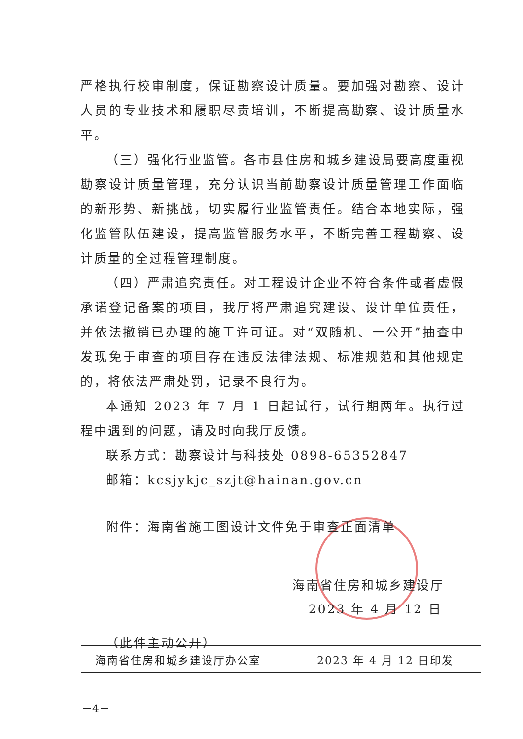严格执行校审制度，保证勘察设计质量。要加强对勘察、设计人员的专业技术和履职尽责培训，不断提高勘察、设计质量水平。
（三）强化行业监管。各市县住房和城乡建设局要高度重视勘察设计质量管理，充分认识当前勘察设计质量管理工作面临的新形势、新挑战，切实履行业监管责任。结合本地实际，强化监管队伍建设，提高监管服务水平，不断完善工程勘察、设计质量的全过程管理制度。
（四）严肃追究责任。对工程设计企业不符合条件或者虚假承诺登记备案的项目，我厅将严肃追究建设、设计单位责任，并依法撤销已办理的施工许可证。对“双随机、一公开”抽查中发现免于审查的项目存在违反法律法规、标准规范和其他规定的，将依法严肃处罚，记录不良行为。
本通知 2023 年 7 月 1 日起试行，试行期两年。执行过程中遇到的问题，请及时向我厅反馈。
联系方式：勘察设计与科技处 0898-65352847
邮箱：kcsjykjc_szjt@hainan.gov.cn
附件：海南省施工图设计文件免于审查正面清单
海南省住房和城乡建设厅
2023 年 4 月 12 日
（此件主动公开）
海南省住房和城乡建设厅办公室 2023 年 4 月 12 日印发
－4－